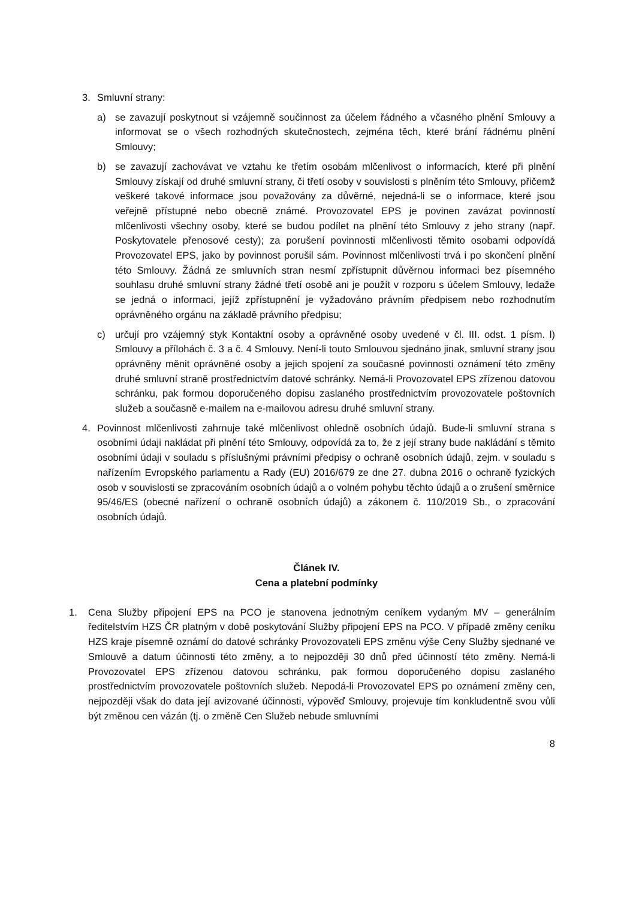3. Smluvní strany:
a) se zavazují poskytnout si vzájemně součinnost za účelem řádného a včasného plnění Smlouvy a informovat se o všech rozhodných skutečnostech, zejména těch, které brání řádnému plnění Smlouvy;
b) se zavazují zachovávat ve vztahu ke třetím osobám mlčenlivost o informacích, které při plnění Smlouvy získají od druhé smluvní strany, či třetí osoby v souvislosti s plněním této Smlouvy, přičemž veškeré takové informace jsou považovány za důvěrné, nejedná-li se o informace, které jsou veřejně přístupné nebo obecně známé. Provozovatel EPS je povinen zavázat povinností mlčenlivosti všechny osoby, které se budou podílet na plnění této Smlouvy z jeho strany (např. Poskytovatele přenosové cesty); za porušení povinnosti mlčenlivosti těmito osobami odpovídá Provozovatel EPS, jako by povinnost porušil sám. Povinnost mlčenlivosti trvá i po skončení plnění této Smlouvy. Žádná ze smluvních stran nesmí zpřístupnit důvěrnou informaci bez písemného souhlasu druhé smluvní strany žádné třetí osobě ani je použít v rozporu s účelem Smlouvy, ledaže se jedná o informaci, jejíž zpřístupnění je vyžadováno právním předpisem nebo rozhodnutím oprávněného orgánu na základě právního předpisu;
c) určují pro vzájemný styk Kontaktní osoby a oprávněné osoby uvedené v čl. III. odst. 1 písm. l) Smlouvy a přílohách č. 3 a č. 4 Smlouvy. Není-li touto Smlouvou sjednáno jinak, smluvní strany jsou oprávněny měnit oprávněné osoby a jejich spojení za současné povinnosti oznámení této změny druhé smluvní straně prostřednictvím datové schránky. Nemá-li Provozovatel EPS zřízenou datovou schránku, pak formou doporučeného dopisu zaslaného prostřednictvím provozovatele poštovních služeb a současně e-mailem na e-mailovou adresu druhé smluvní strany.
4. Povinnost mlčenlivosti zahrnuje také mlčenlivost ohledně osobních údajů. Bude-li smluvní strana s osobními údaji nakládat při plnění této Smlouvy, odpovídá za to, že z její strany bude nakládání s těmito osobními údaji v souladu s příslušnými právními předpisy o ochraně osobních údajů, zejm. v souladu s nařízením Evropského parlamentu a Rady (EU) 2016/679 ze dne 27. dubna 2016 o ochraně fyzických osob v souvislosti se zpracováním osobních údajů a o volném pohybu těchto údajů a o zrušení směrnice 95/46/ES (obecné nařízení o ochraně osobních údajů) a zákonem č. 110/2019 Sb., o zpracování osobních údajů.
Článek IV.
Cena a platební podmínky
1. Cena Služby připojení EPS na PCO je stanovena jednotným ceníkem vydaným MV – generálním ředitelstvím HZS ČR platným v době poskytování Služby připojení EPS na PCO. V případě změny ceníku HZS kraje písemně oznámí do datové schránky Provozovateli EPS změnu výše Ceny Služby sjednané ve Smlouvě a datum účinnosti této změny, a to nejpozději 30 dnů před účinností této změny. Nemá-li Provozovatel EPS zřízenou datovou schránku, pak formou doporučeného dopisu zaslaného prostřednictvím provozovatele poštovních služeb. Nepodá-li Provozovatel EPS po oznámení změny cen, nejpozději však do data její avizované účinnosti, výpověď Smlouvy, projevuje tím konkludentně svou vůli být změnou cen vázán (tj. o změně Cen Služeb nebude smluvními
8